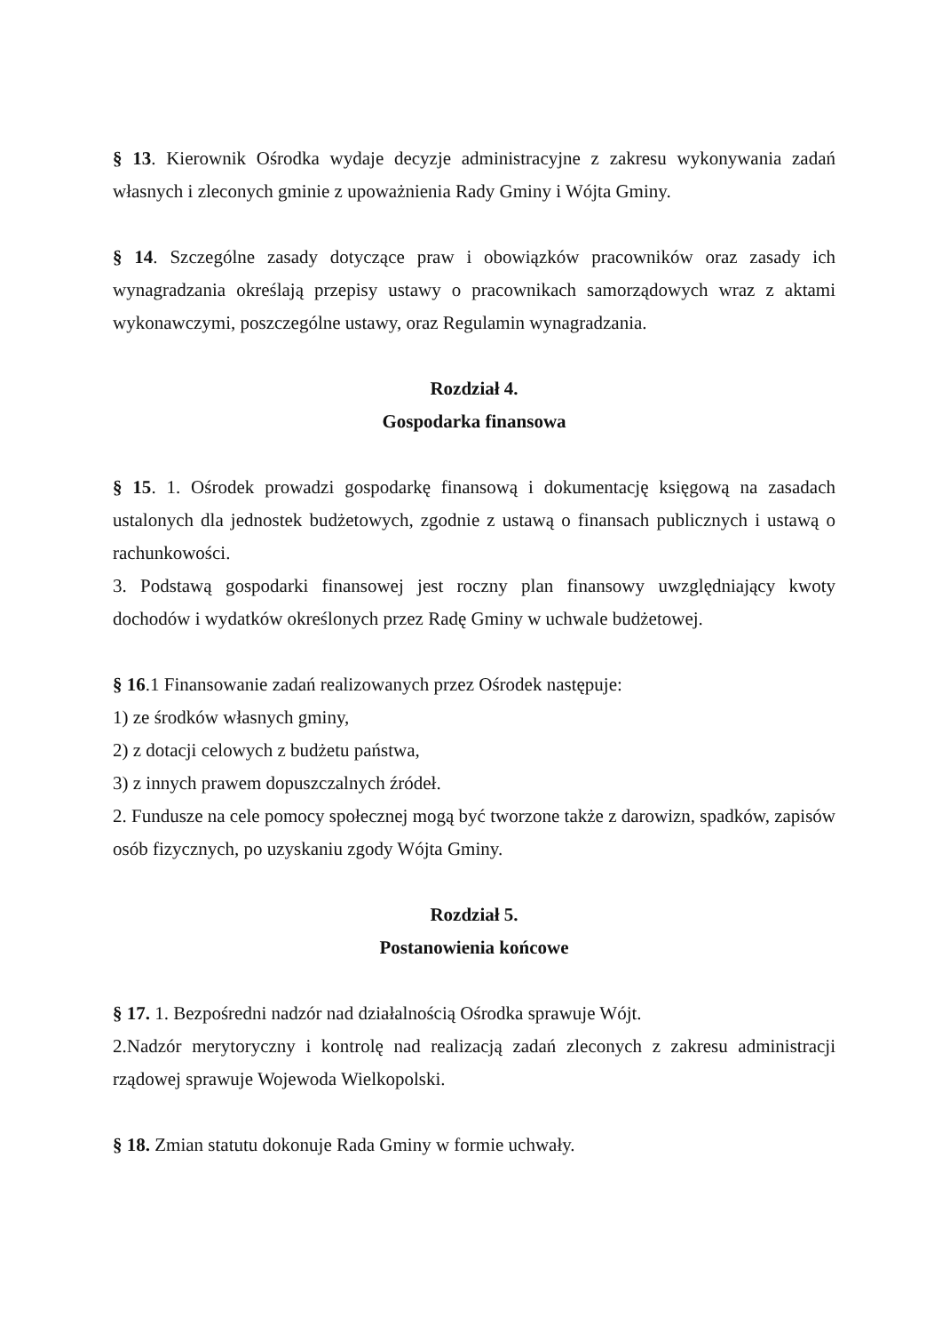§ 13. Kierownik Ośrodka wydaje decyzje administracyjne z zakresu wykonywania zadań własnych i zleconych gminie z upoważnienia Rady Gminy i Wójta Gminy.
§ 14. Szczególne zasady dotyczące praw i obowiązków pracowników oraz zasady ich wynagradzania określają przepisy ustawy o pracownikach samorządowych wraz z aktami wykonawczymi, poszczególne ustawy, oraz Regulamin wynagradzania.
Rozdział 4.
Gospodarka finansowa
§ 15. 1. Ośrodek prowadzi gospodarkę finansową i dokumentację księgową na zasadach ustalonych dla jednostek budżetowych, zgodnie z ustawą o finansach publicznych i ustawą o rachunkowości.
3. Podstawą gospodarki finansowej jest roczny plan finansowy uwzględniający kwoty dochodów i wydatków określonych przez Radę Gminy w uchwale budżetowej.
§ 16.1 Finansowanie zadań realizowanych przez Ośrodek następuje:
1) ze środków własnych gminy,
2) z dotacji celowych z budżetu państwa,
3) z innych prawem dopuszczalnych źródeł.
2. Fundusze na cele pomocy społecznej mogą być tworzone także z darowizn, spadków, zapisów osób fizycznych, po uzyskaniu zgody Wójta Gminy.
Rozdział 5.
Postanowienia końcowe
§ 17. 1. Bezpośredni nadzór nad działalnością Ośrodka sprawuje Wójt.
2.Nadzór merytoryczny i kontrolę nad realizacją zadań zleconych z zakresu administracji rządowej sprawuje Wojewoda Wielkopolski.
§ 18. Zmian statutu dokonuje Rada Gminy w formie uchwały.